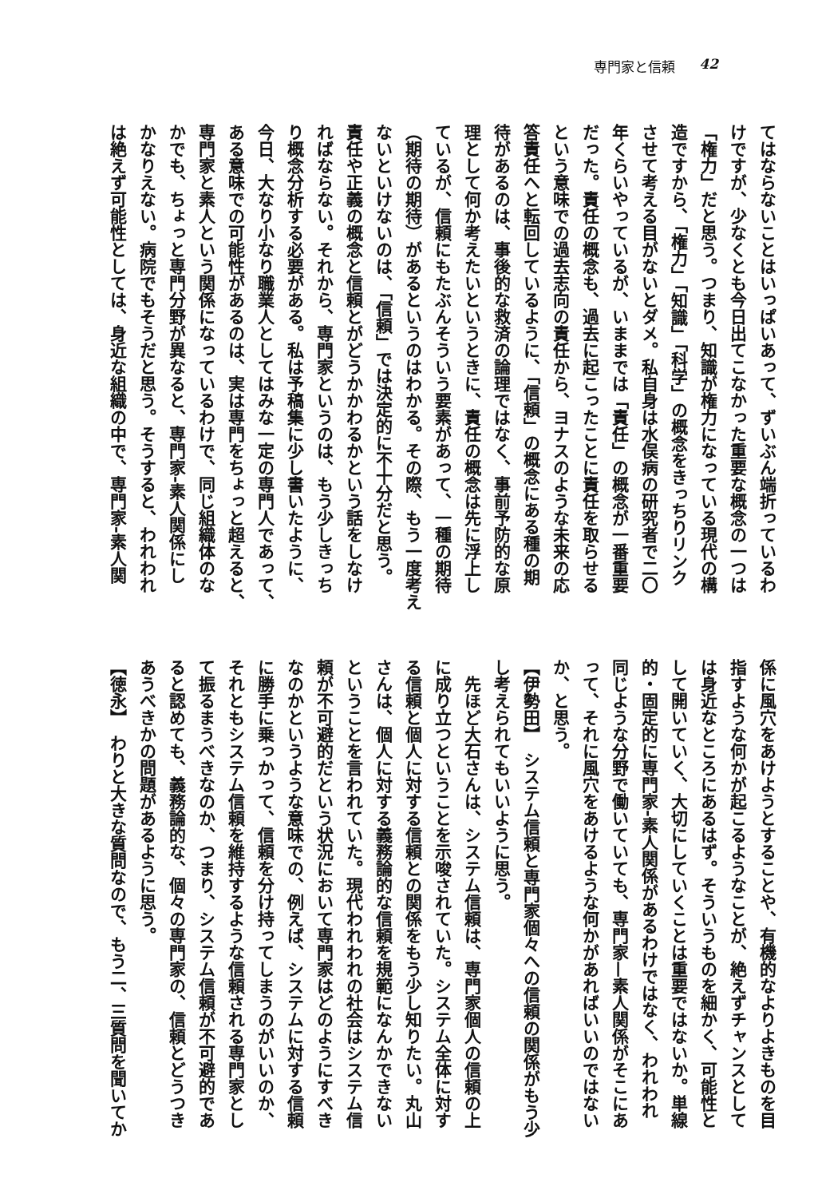専門家と信頼 42
てはならないことはいっぱいあって、ずいぶん端折っているわ
けですが、少なくとも今日出てこなかった重要な概念の一つは
「権力」だと思う。つまり、知識が権力になっている現代の構
造ですから、「権力」「知識」「科学」の概念をきっちりリンク
させて考える目がないとダメ。私自身は水俣病の研究者で二〇
年くらいやっているが、いままでは「責任」の概念が一番重要
だった。責任の概念も、過去に起こったことに責任を取らせる
という意味での過去志向の責任から、ヨナスのような未来の応
答責任へと転回しているように、「信頼」の概念にある種の期
待があるのは、事後的な救済の論理ではなく、事前予防的な原
理として何か考えたいというときに、責任の概念は先に浮上し
ているが、信頼にもたぶんそういう要素があって、一種の期待
（期待の期待）があるというのはわかる。その際、もう一度考え
ないといけないのは、「信頼」では決定的に不十分だと思う。
責任や正義の概念と信頼とがどうかかわるかという話をしなけ
ればならない。それから、専門家というのは、もう少しきっち
り概念分析する必要がある。私は予稿集に少し書いたように、
今日、大なり小なり職業人としてはみな一定の専門人であって、
ある意味での可能性があるのは、実は専門をちょっと超えると、
専門家と素人という関係になっているわけで、同じ組織体のな
かでも、ちょっと専門分野が異なると、専門家‐素人関係にし
かなりえない。病院でもそうだと思う。そうすると、われわれ
は絶えず可能性としては、身近な組織の中で、専門家‐素人関
係に風穴をあけようとすることや、有機的なよりよきものを目
指すような何かが起こるようなことが、絶えずチャンスとして
は身近なところにあるはず。そういうものを細かく、可能性と
して開いていく、大切にしていくことは重要ではないか。単線
的・固定的に専門家‐素人関係があるわけではなく、われわれ
同じような分野で働いていても、専門家—素人関係がそこにあ
って、それに風穴をあけるような何かがあればいいのではない
か、と思う。
【伊勢田】　システム信頼と専門家個々への信頼の関係がもう少
し考えられてもいいように思う。
　先ほど大石さんは、システム信頼は、専門家個人の信頼の上
に成り立つということを示唆されていた。システム全体に対す
る信頼と個人に対する信頼との関係をもう少し知りたい。丸山
さんは、個人に対する義務論的な信頼を規範になんかできない
ということを言われていた。現代われわれの社会はシステム信
頼が不可避的だという状況において専門家はどのようにすべき
なのかというような意味での、例えば、システムに対する信頼
に勝手に乗っかって、信頼を分け持ってしまうのがいいのか、
それともシステム信頼を維持するような信頼される専門家とし
て振るまうべきなのか、つまり、システム信頼が不可避的であ
ると認めても、義務論的な、個々の専門家の、信頼とどうつき
あうべきかの問題があるように思う。
【徳永】　わりと大きな質問なので、もう二、三質問を聞いてか